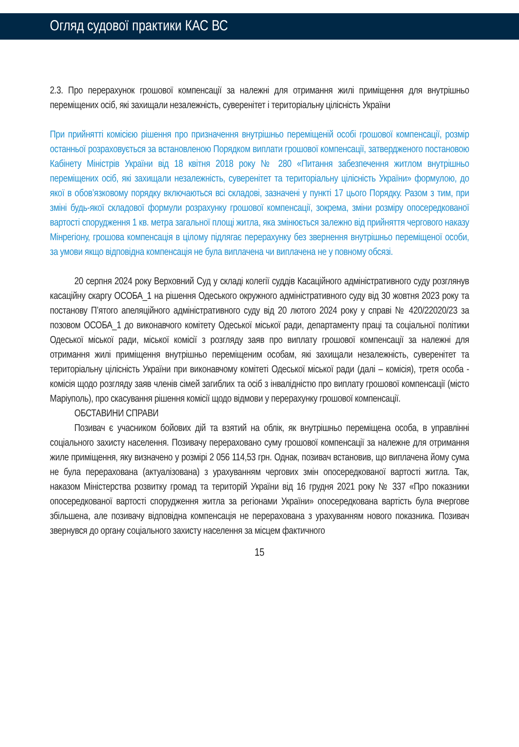Огляд судової практики КАС ВС
2.3. Про перерахунок грошової компенсації за належні для отримання жилі приміщення для внутрішньо переміщених осіб, які захищали незалежність, суверенітет і територіальну цілісність України
При прийнятті комісією рішення про призначення внутрішньо переміщеній особі грошової компенсації, розмір останньої розраховується за встановленою Порядком виплати грошової компенсації, затвердженого постановою Кабінету Міністрів України від 18 квітня 2018 року № 280 «Питання забезпечення житлом внутрішньо переміщених осіб, які захищали незалежність, суверенітет та територіальну цілісність України» формулою, до якої в обов’язковому порядку включаються всі складові, зазначені у пункті 17 цього Порядку. Разом з тим, при зміні будь-якої складової формули розрахунку грошової компенсації, зокрема, зміни розміру опосередкованої вартості спорудження 1 кв. метра загальної площі житла, яка змінюється залежно від прийняття чергового наказу Мінрегіону, грошова компенсація в цілому підлягає перерахунку без звернення внутрішньо переміщеної особи, за умови якщо відповідна компенсація не була виплачена чи виплачена не у повному обсязі.
20 серпня 2024 року Верховний Суд у складі колегії суддів Касаційного адміністративного суду розглянув касаційну скаргу ОСОБА_1 на рішення Одеського окружного адміністративного суду від 30 жовтня 2023 року та постанову П’ятого апеляційного адміністративного суду від 20 лютого 2024 року у справі № 420/22020/23 за позовом ОСОБА_1 до виконавчого комітету Одеської міської ради, департаменту праці та соціальної політики Одеської міської ради, міської комісії з розгляду заяв про виплату грошової компенсації за належні для отримання жилі приміщення внутрішньо переміщеним особам, які захищали незалежність, суверенітет та територіальну цілісність України при виконавчому комітеті Одеської міської ради (далі – комісія), третя особа - комісія щодо розгляду заяв членів сімей загиблих та осіб з інвалідністю про виплату грошової компенсації (місто Маріуполь), про скасування рішення комісії щодо відмови у перерахунку грошової компенсації.
ОБСТАВИНИ СПРАВИ
Позивач є учасником бойових дій та взятий на облік, як внутрішньо переміщена особа, в управлінні соціального захисту населення. Позивачу перераховано суму грошової компенсації за належне для отримання жиле приміщення, яку визначено у розмірі 2 056 114,53 грн. Однак, позивач встановив, що виплачена йому сума не була перерахована (актуалізована) з урахуванням чергових змін опосередкованої вартості житла. Так, наказом Міністерства розвитку громад та територій України від 16 грудня 2021 року № 337 «Про показники опосередкованої вартості спорудження житла за регіонами України» опосередкована вартість була вчергове збільшена, але позивачу відповідна компенсація не перерахована з урахуванням нового показника. Позивач звернувся до органу соціального захисту населення за місцем фактичного
15